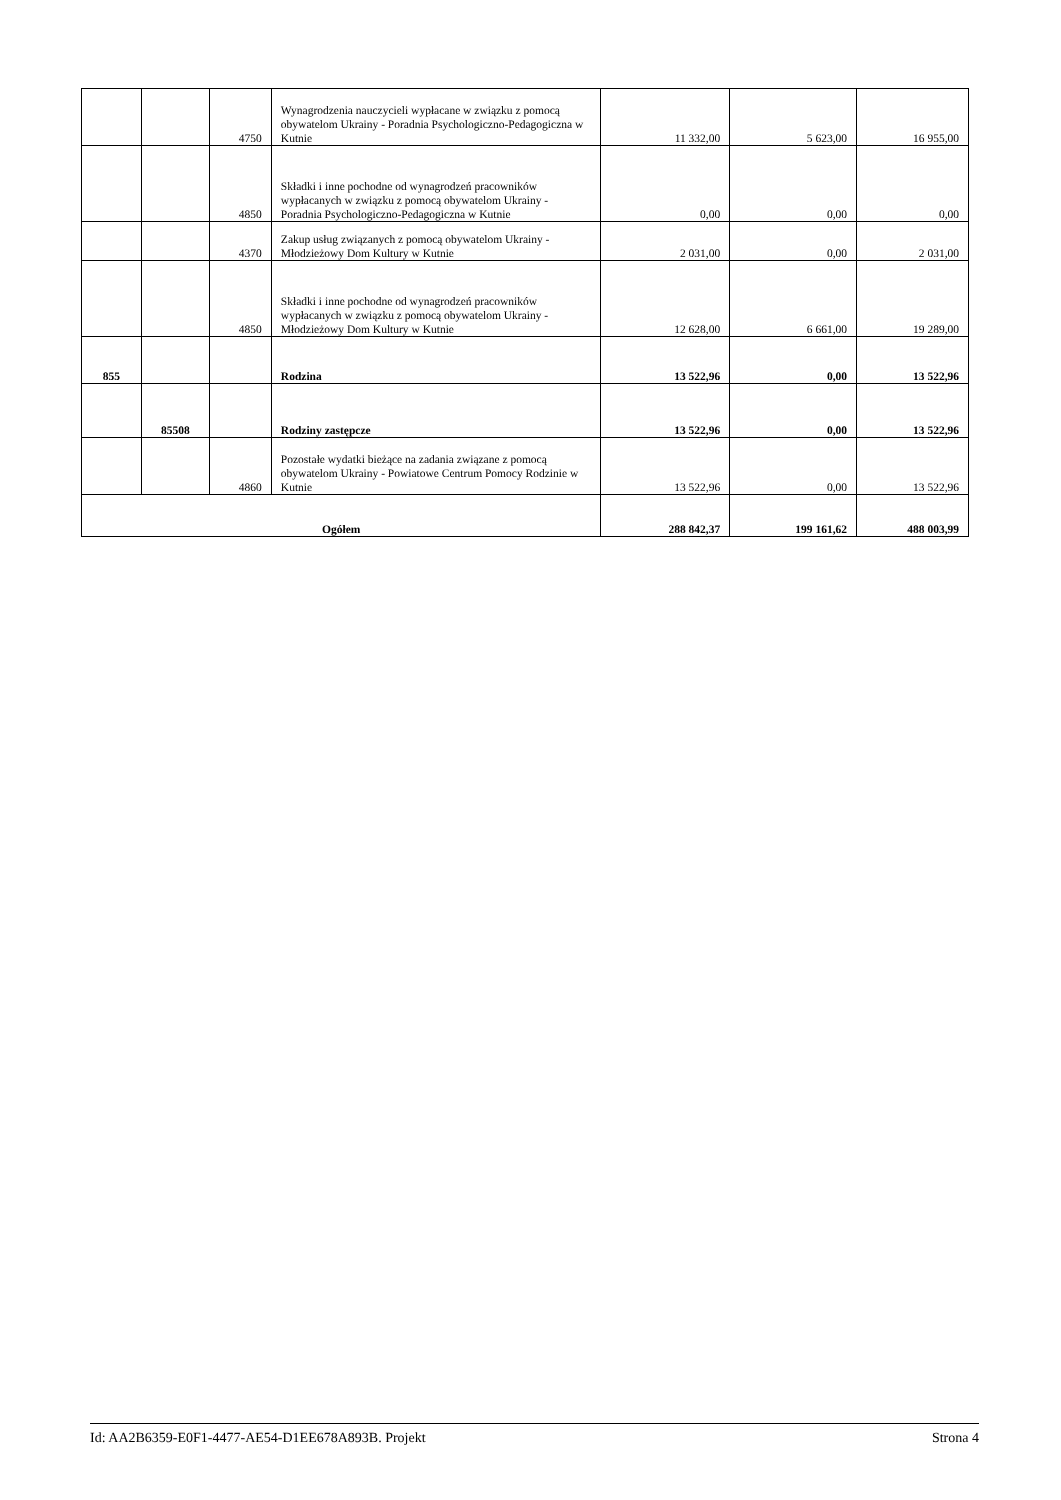| | | 4750 | Wynagrodzenia nauczycieli wypłacane w związku z pomocą obywatelom Ukrainy - Poradnia Psychologiczno-Pedagogiczna w Kutnie | 11 332,00 | 5 623,00 | 16 955,00 |
| | | 4850 | Składki i inne pochodne od wynagrodzeń pracowników wypłacanych w związku z pomocą obywatelom Ukrainy - Poradnia Psychologiczno-Pedagogiczna w Kutnie | 0,00 | 0,00 | 0,00 |
| | | 4370 | Zakup usług związanych z pomocą obywatelom Ukrainy - Młodzieżowy Dom Kultury w Kutnie | 2 031,00 | 0,00 | 2 031,00 |
| | | 4850 | Składki i inne pochodne od wynagrodzeń pracowników wypłacanych w związku z pomocą obywatelom Ukrainy - Młodzieżowy Dom Kultury w Kutnie | 12 628,00 | 6 661,00 | 19 289,00 |
| 855 | | | Rodzina | 13 522,96 | 0,00 | 13 522,96 |
| | 85508 | | Rodziny zastępcze | 13 522,96 | 0,00 | 13 522,96 |
| | | 4860 | Pozostałe wydatki bieżące na zadania związane z pomocą obywatelom Ukrainy - Powiatowe Centrum Pomocy Rodzinie w Kutnie | 13 522,96 | 0,00 | 13 522,96 |
| Ogółem | | | | 288 842,37 | 199 161,62 | 488 003,99 |
Id: AA2B6359-E0F1-4477-AE54-D1EE678A893B. Projekt Strona 4